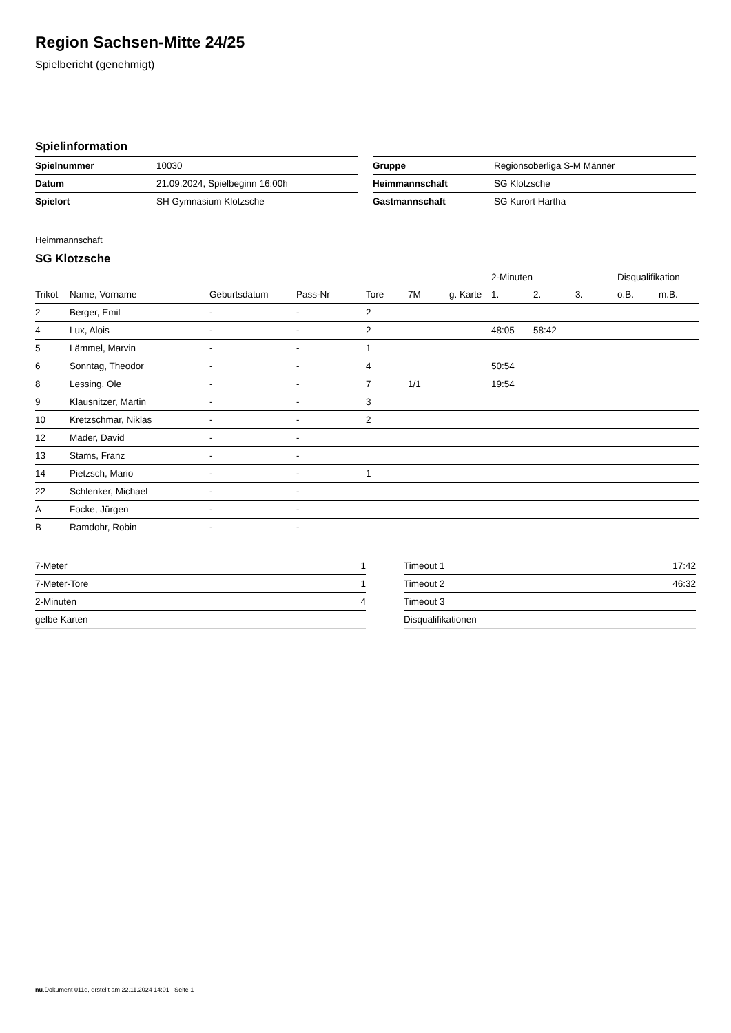Region Sachsen-Mitte 24/25
Spielbericht (genehmigt)
Spielinformation
| Spielnummer | 10030 |
| Datum | 21.09.2024, Spielbeginn 16:00h |
| Spielort | SH Gymnasium Klotzsche |
| Gruppe | Regionsoberliga S-M Männer |
| Heimmannschaft | SG Klotzsche |
| Gastmannschaft | SG Kurort Hartha |
Heimmannschaft
SG Klotzsche
| | | | | | | | 2-Minuten | | | Disqualifikation | |
| --- | --- | --- | --- | --- | --- | --- | --- | --- | --- | --- | --- |
| Trikot | Name, Vorname | Geburtsdatum | Pass-Nr | Tore | 7M | g. Karte | 1. | 2. | 3. | o.B. | m.B. |
| 2 | Berger, Emil | - | - | 2 | | | | | | | |
| 4 | Lux, Alois | - | - | 2 | | | 48:05 | 58:42 | | | |
| 5 | Lämmel, Marvin | - | - | 1 | | | | | | | |
| 6 | Sonntag, Theodor | - | - | 4 | | | 50:54 | | | | |
| 8 | Lessing, Ole | - | - | 7 | 1/1 | | 19:54 | | | | |
| 9 | Klausnitzer, Martin | - | - | 3 | | | | | | | |
| 10 | Kretzschmar, Niklas | - | - | 2 | | | | | | | |
| 12 | Mader, David | - | - | | | | | | | | |
| 13 | Stams, Franz | - | - | | | | | | | | |
| 14 | Pietzsch, Mario | - | - | 1 | | | | | | | |
| 22 | Schlenker, Michael | - | - | | | | | | | | |
| A | Focke, Jürgen | - | - | | | | | | | | |
| B | Ramdohr, Robin | - | - | | | | | | | | |
| 7-Meter | 1 |
| 7-Meter-Tore | 1 |
| 2-Minuten | 4 |
| gelbe Karten | |
| Timeout 1 | 17:42 |
| Timeout 2 | 46:32 |
| Timeout 3 | |
| Disqualifikationen | |
nu.Dokument 011e, erstellt am 22.11.2024 14:01 | Seite 1